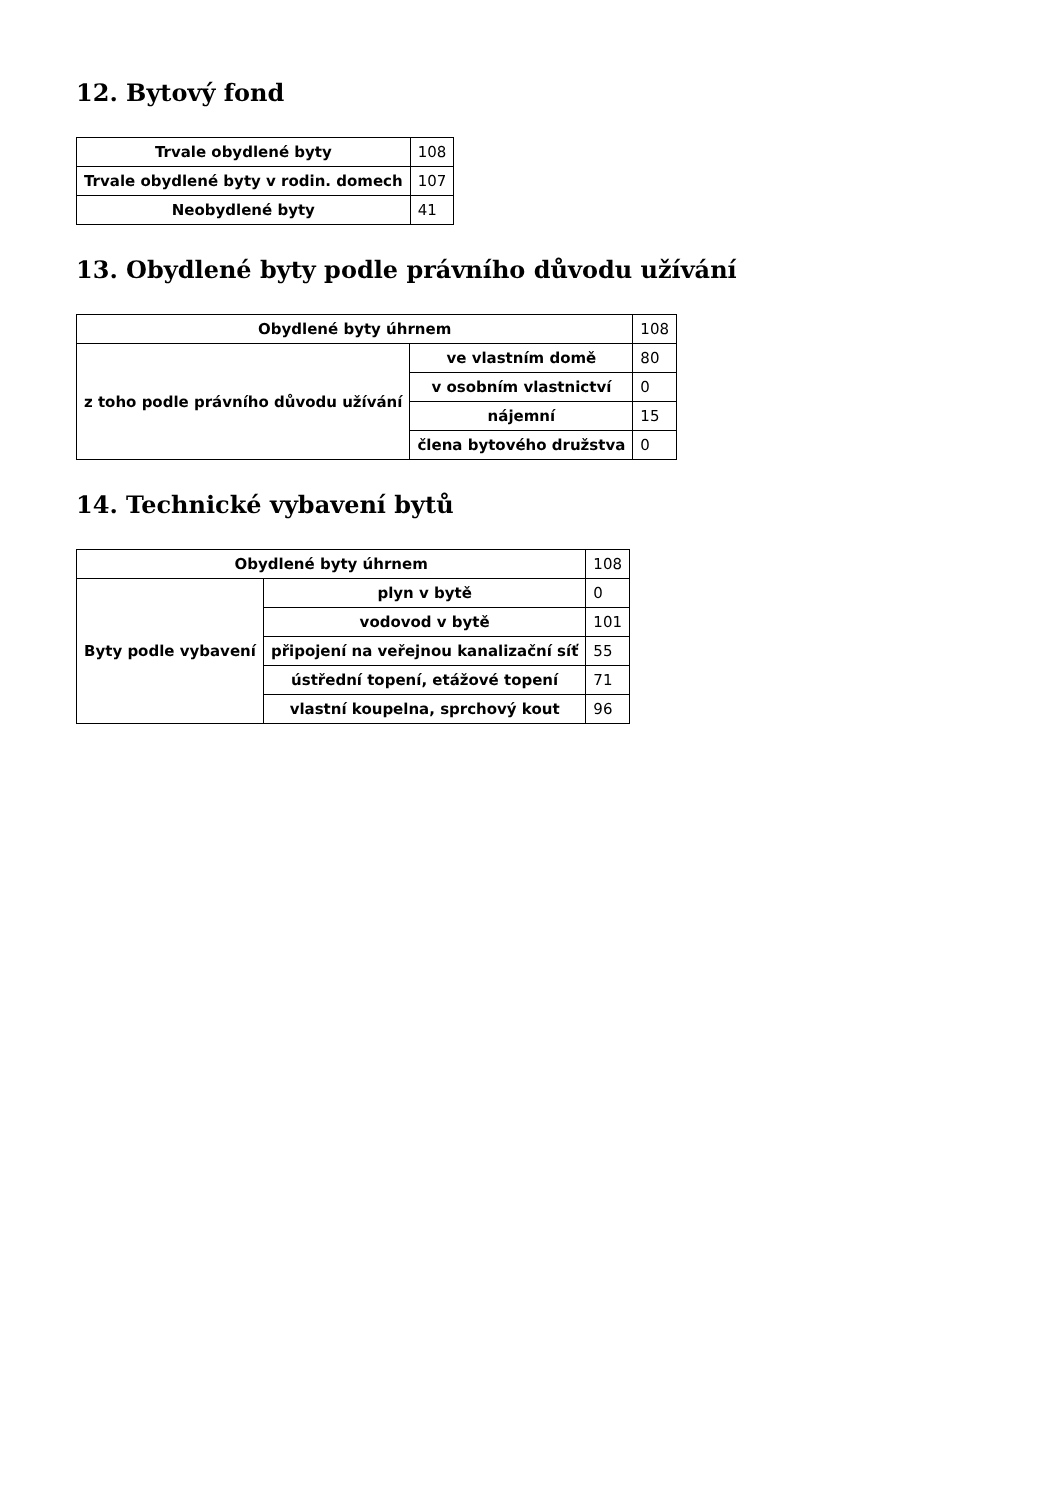12. Bytový fond
| Trvale obydlené byty | 108 |
| Trvale obydlené byty v rodin. domech | 107 |
| Neobydlené byty | 41 |
13. Obydlené byty podle právního důvodu užívání
| Obydlené byty úhrnem | | 108 |
| z toho podle právního důvodu užívání | ve vlastním domě | 80 |
| | v osobním vlastnictví | 0 |
| | nájemní | 15 |
| | člena bytového družstva | 0 |
14. Technické vybavení bytů
| Obydlené byty úhrnem | | 108 |
| Byty podle vybavení | plyn v bytě | 0 |
| | vodovod v bytě | 101 |
| | připojení na veřejnou kanalizační síť | 55 |
| | ústřední topení, etážové topení | 71 |
| | vlastní koupelna, sprchový kout | 96 |